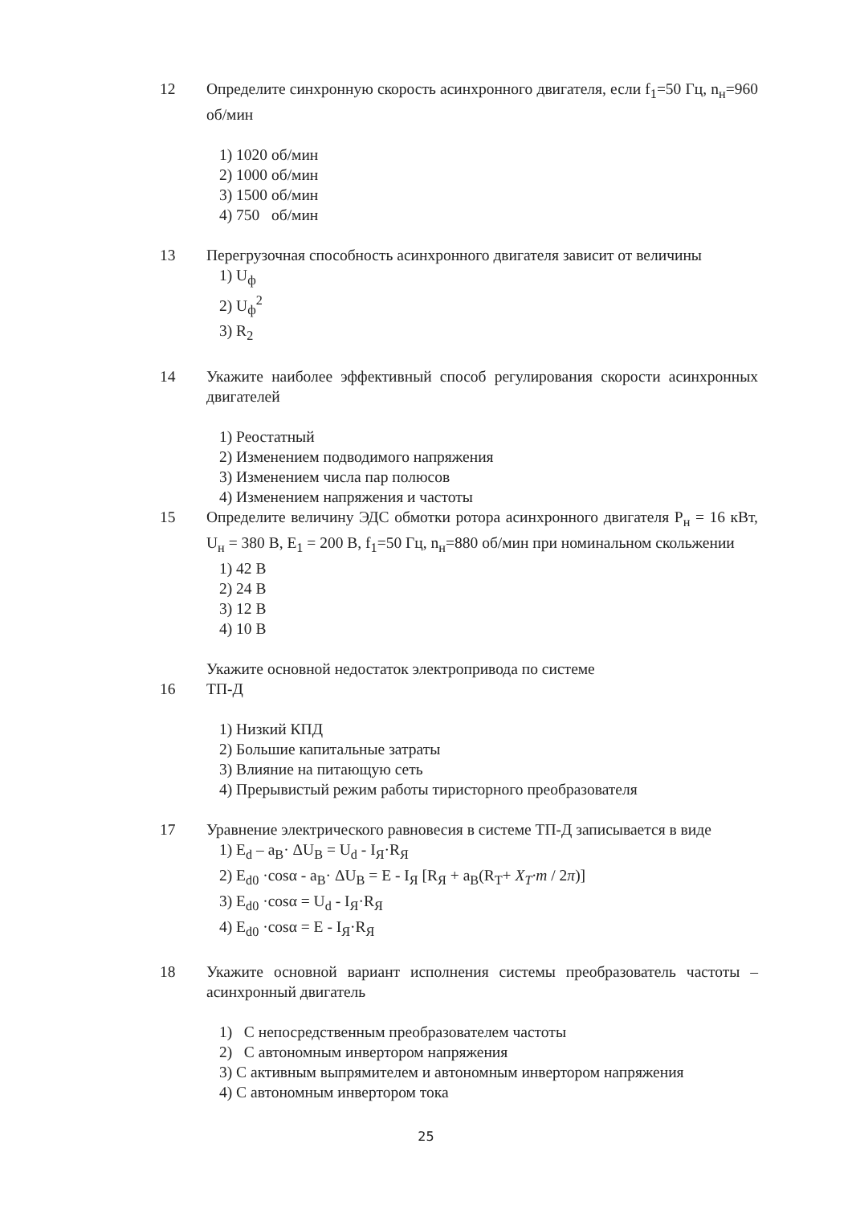12 Определите синхронную скорость асинхронного двигателя, если f<sub>1</sub>=50 Гц, n<sub>н</sub>=960 об/мин
1) 1020 об/мин
2) 1000 об/мин
3) 1500 об/мин
4) 750 об/мин
13 Перегрузочная способность асинхронного двигателя зависит от величины
1) U<sub>ф</sub>
2) U<sub>ф</sub><sup>2</sup>
3) R<sub>2</sub>
14 Укажите наиболее эффективный способ регулирования скорости асинхронных двигателей
1) Реостатный
2) Изменением подводимого напряжения
3) Изменением числа пар полюсов
4) Изменением напряжения и частоты
15 Определите величину ЭДС обмотки ротора асинхронного двигателя P<sub>н</sub> = 16 кВт, U<sub>н</sub> = 380 В, E<sub>1</sub> = 200 В, f<sub>1</sub>=50 Гц, n<sub>н</sub>=880 об/мин при номинальном скольжении
1) 42 В
2) 24 В
3) 12 В
4) 10 В
16 Укажите основной недостаток электропривода по системе
ТП-Д
1) Низкий КПД
2) Большие капитальные затраты
3) Влияние на питающую сеть
4) Прерывистый режим работы тиристорного преобразователя
17 Уравнение электрического равновесия в системе ТП-Д записывается в виде
1) E<sub>d</sub> – a<sub>B</sub>· ΔU<sub>B</sub> = U<sub>d</sub> - I<sub>Я</sub>·R<sub>Я</sub>
2) E<sub>d0</sub> ·cosα - a<sub>B</sub>· ΔU<sub>B</sub> = E - I<sub>Я</sub> [R<sub>Я</sub> + a<sub>B</sub>(R<sub>T</sub>+ X<sub>T</sub>·m / 2π)]
3) E<sub>d0</sub> ·cosα = U<sub>d</sub> - I<sub>Я</sub>·R<sub>Я</sub>
4) E<sub>d0</sub> ·cosα = E - I<sub>Я</sub>·R<sub>Я</sub>
18 Укажите основной вариант исполнения системы преобразователь частоты – асинхронный двигатель
1) С непосредственным преобразователем частоты
2) С автономным инвертором напряжения
3) С активным выпрямителем и автономным инвертором напряжения
4) С автономным инвертором тока
25